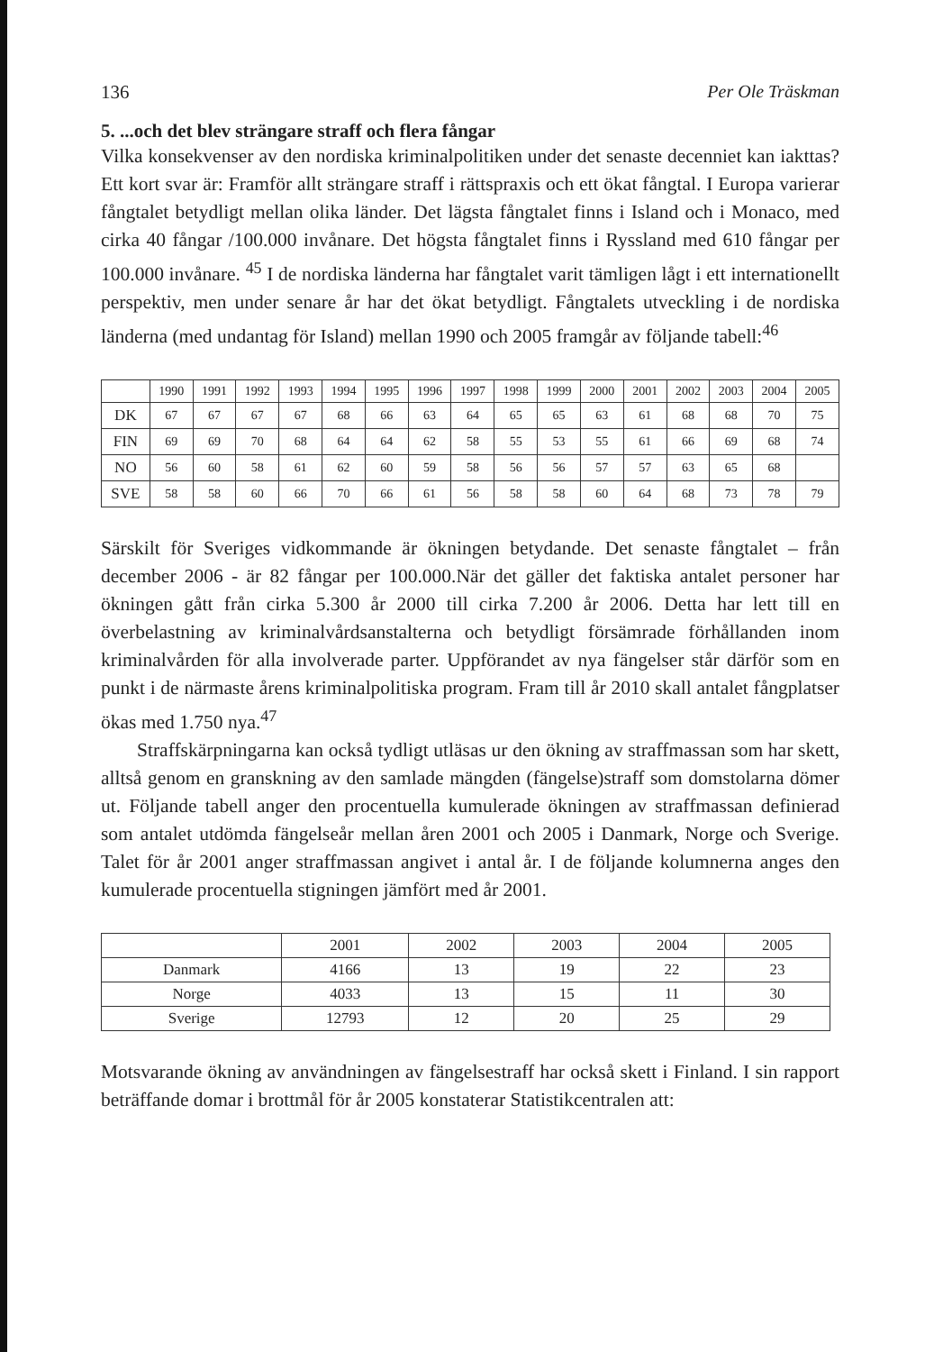136 Per Ole Träskman
5. ...och det blev strängare straff och flera fångar
Vilka konsekvenser av den nordiska kriminalpolitiken under det senaste decenniet kan iakttas? Ett kort svar är: Framför allt strängare straff i rättspraxis och ett ökat fångtal. I Europa varierar fångtalet betydligt mellan olika länder. Det lägsta fångtalet finns i Island och i Monaco, med cirka 40 fångar /100.000 invånare. Det högsta fångtalet finns i Ryssland med 610 fångar per 100.000 invånare. <sup>45</sup> I de nordiska länderna har fångtalet varit tämligen lågt i ett internationellt perspektiv, men under senare år har det ökat betydligt. Fångtalets utveckling i de nordiska länderna (med undantag för Island) mellan 1990 och 2005 framgår av följande tabell:<sup>46</sup>
| | 1990 | 1991 | 1992 | 1993 | 1994 | 1995 | 1996 | 1997 | 1998 | 1999 | 2000 | 2001 | 2002 | 2003 | 2004 | 2005 |
| DK | 67 | 67 | 67 | 67 | 68 | 66 | 63 | 64 | 65 | 65 | 63 | 61 | 68 | 68 | 70 | 75 |
| FIN | 69 | 69 | 70 | 68 | 64 | 64 | 62 | 58 | 55 | 53 | 55 | 61 | 66 | 69 | 68 | 74 |
| NO | 56 | 60 | 58 | 61 | 62 | 60 | 59 | 58 | 56 | 56 | 57 | 57 | 63 | 65 | 68 | |
| SVE | 58 | 58 | 60 | 66 | 70 | 66 | 61 | 56 | 58 | 58 | 60 | 64 | 68 | 73 | 78 | 79 |
Särskilt för Sveriges vidkommande är ökningen betydande. Det senaste fångtalet – från december 2006 - är 82 fångar per 100.000.När det gäller det faktiska antalet personer har ökningen gått från cirka 5.300 år 2000 till cirka 7.200 år 2006. Detta har lett till en överbelastning av kriminalvårdsanstalterna och betydligt försämrade förhållanden inom kriminalvården för alla involverade parter. Uppförandet av nya fängelser står därför som en punkt i de närmaste årens kriminalpolitiska program. Fram till år 2010 skall antalet fångplatser ökas med 1.750 nya.<sup>47</sup>
Straffskärpningarna kan också tydligt utläsas ur den ökning av straffmassan som har skett, alltså genom en granskning av den samlade mängden (fängelse)straff som domstolarna dömer ut. Följande tabell anger den procentuella kumulerade ökningen av straffmassan definierad som antalet utdömda fängelseår mellan åren 2001 och 2005 i Danmark, Norge och Sverige. Talet för år 2001 anger straffmassan angivet i antal år. I de följande kolumnerna anges den kumulerade procentuella stigningen jämfört med år 2001.
| | 2001 | 2002 | 2003 | 2004 | 2005 |
| Danmark | 4166 | 13 | 19 | 22 | 23 |
| Norge | 4033 | 13 | 15 | 11 | 30 |
| Sverige | 12793 | 12 | 20 | 25 | 29 |
Motsvarande ökning av användningen av fängelsestraff har också skett i Finland. I sin rapport beträffande domar i brottmål för år 2005 konstaterar Statistikcentralen att: